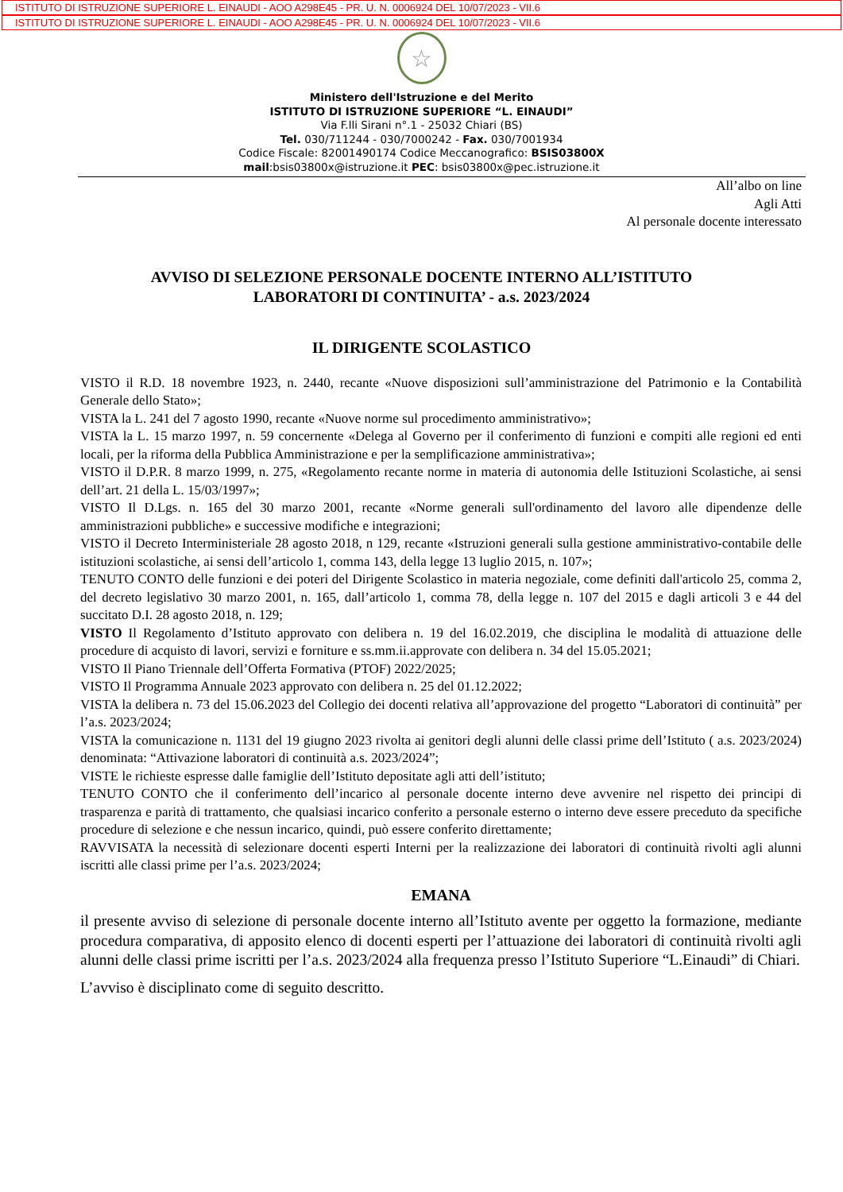ISTITUTO DI ISTRUZIONE SUPERIORE L. EINAUDI - AOO A298E45 - PR. U. N. 0006924 DEL 10/07/2023 - VII.6
ISTITUTO DI ISTRUZIONE SUPERIORE L. EINAUDI - AOO A298E45 - PR. U. N. 0006924 DEL 10/07/2023 - VII.6
☆
Ministero dell'Istruzione e del Merito
ISTITUTO DI ISTRUZIONE SUPERIORE “L. EINAUDI”
Via F.lli Sirani n°.1 - 25032 Chiari (BS)
Tel. 030/711244 - 030/7000242 - Fax. 030/7001934
Codice Fiscale: 82001490174 Codice Meccanografico: BSIS03800X
mail:bsis03800x@istruzione.it PEC: bsis03800x@pec.istruzione.it
All’albo on line
Agli Atti
Al personale docente interessato
AVVISO DI SELEZIONE PERSONALE DOCENTE INTERNO ALL’ISTITUTO
LABORATORI DI CONTINUITA’ - a.s. 2023/2024
IL DIRIGENTE SCOLASTICO
VISTO il R.D. 18 novembre 1923, n. 2440, recante «Nuove disposizioni sull’amministrazione del Patrimonio e la Contabilità Generale dello Stato»;
VISTA la L. 241 del 7 agosto 1990, recante «Nuove norme sul procedimento amministrativo»;
VISTA la L. 15 marzo 1997, n. 59 concernente «Delega al Governo per il conferimento di funzioni e compiti alle regioni ed enti locali, per la riforma della Pubblica Amministrazione e per la semplificazione amministrativa»;
VISTO il D.P.R. 8 marzo 1999, n. 275, «Regolamento recante norme in materia di autonomia delle Istituzioni Scolastiche, ai sensi dell’art. 21 della L. 15/03/1997»;
VISTO Il D.Lgs. n. 165 del 30 marzo 2001, recante «Norme generali sull'ordinamento del lavoro alle dipendenze delle amministrazioni pubbliche» e successive modifiche e integrazioni;
VISTO il Decreto Interministeriale 28 agosto 2018, n 129, recante «Istruzioni generali sulla gestione amministrativo-contabile delle istituzioni scolastiche, ai sensi dell’articolo 1, comma 143, della legge 13 luglio 2015, n. 107»;
TENUTO CONTO delle funzioni e dei poteri del Dirigente Scolastico in materia negoziale, come definiti dall'articolo 25, comma 2, del decreto legislativo 30 marzo 2001, n. 165, dall’articolo 1, comma 78, della legge n. 107 del 2015 e dagli articoli 3 e 44 del succitato D.I. 28 agosto 2018, n. 129;
VISTO Il Regolamento d’Istituto approvato con delibera n. 19 del 16.02.2019, che disciplina le modalità di attuazione delle procedure di acquisto di lavori, servizi e forniture e ss.mm.ii.approvate con delibera n. 34 del 15.05.2021;
VISTO Il Piano Triennale dell’Offerta Formativa (PTOF) 2022/2025;
VISTO Il Programma Annuale 2023 approvato con delibera n. 25 del 01.12.2022;
VISTA la delibera n. 73 del 15.06.2023 del Collegio dei docenti relativa all’approvazione del progetto “Laboratori di continuità” per l’a.s. 2023/2024;
VISTA la comunicazione n. 1131 del 19 giugno 2023 rivolta ai genitori degli alunni delle classi prime dell’Istituto ( a.s. 2023/2024) denominata: “Attivazione laboratori di continuità a.s. 2023/2024”;
VISTE le richieste espresse dalle famiglie dell’Istituto depositate agli atti dell’istituto;
TENUTO CONTO che il conferimento dell’incarico al personale docente interno deve avvenire nel rispetto dei principi di trasparenza e parità di trattamento, che qualsiasi incarico conferito a personale esterno o interno deve essere preceduto da specifiche procedure di selezione e che nessun incarico, quindi, può essere conferito direttamente;
RAVVISATA la necessità di selezionare docenti esperti Interni per la realizzazione dei laboratori di continuità rivolti agli alunni iscritti alle classi prime per l’a.s. 2023/2024;
EMANA
il presente avviso di selezione di personale docente interno all’Istituto avente per oggetto la formazione, mediante procedura comparativa, di apposito elenco di docenti esperti per l’attuazione dei laboratori di continuità rivolti agli alunni delle classi prime iscritti per l’a.s. 2023/2024 alla frequenza presso l’Istituto Superiore “L.Einaudi” di Chiari.
L’avviso è disciplinato come di seguito descritto.